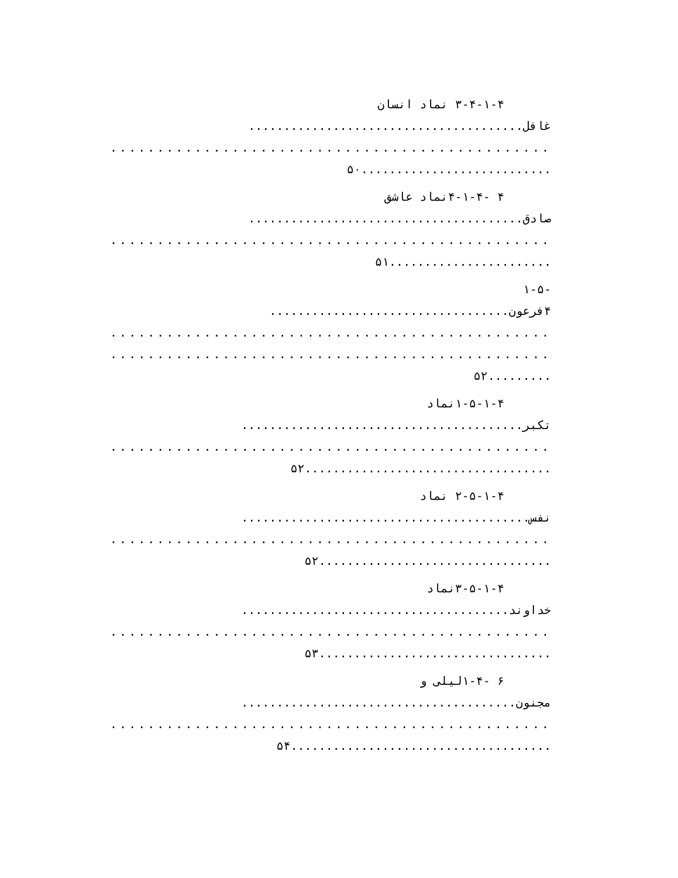۳-۴-۱-۴ نماد انسان
غافل.......................................
...............................................
...........................۵۰
۴ -۴-۱-۴نماد عاشق
صادق.......................................
...............................................
.......................۵۱
-۱-۵
۴فرعون..................................
...............................................
...............................................
.........۵۲
۱-۵-۱-۴نماد
تکبر........................................
...............................................
...................................۵۲
۲-۵-۱-۴ نماد
نفس.........................................
...............................................
.................................۵۲
۳-۵-۱-۴نماد
خداوند......................................
...............................................
.................................۵۳
۶ -۱-۴لیلی و
مجنون.......................................
...............................................
.....................................۵۴